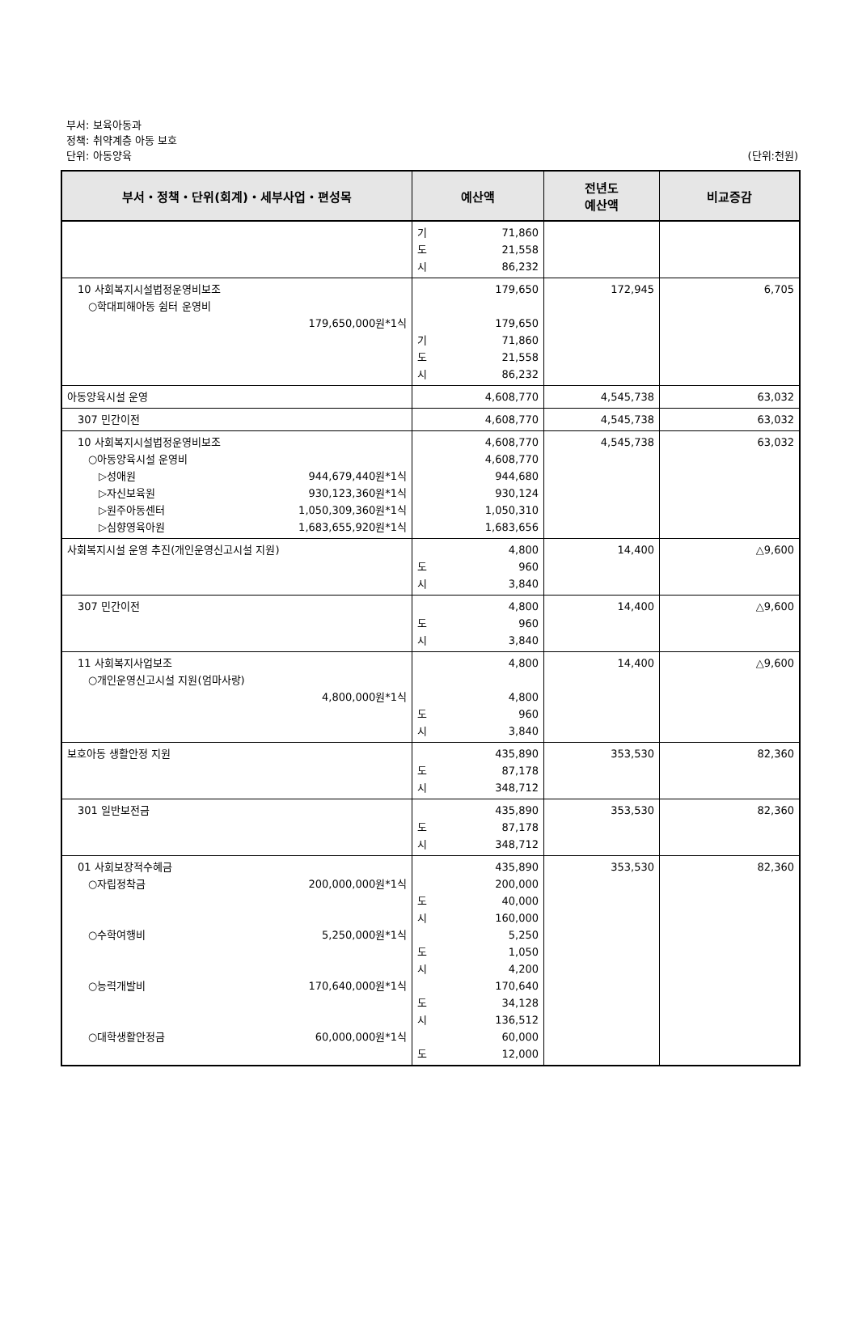부서: 보육아동과
정책: 취약계층 아동 보호
단위: 아동양육
(단위:천원)
| 부서・정책・단위(회계)・세부사업・편성목 | 예산액 | 전년도 예산액 | 비교증감 |
| --- | --- | --- | --- |
| | 기 71,860 도 21,558 시 86,232 | | |
| 10 사회복지시설법정운영비보조 ○학대피해아동 쉼터 운영비 179,650,000원*1식 | 179,650 179,650 기 71,860 도 21,558 시 86,232 | 172,945 | 6,705 |
| 아동양육시설 운영 | 4,608,770 | 4,545,738 | 63,032 |
| 307 민간이전 | 4,608,770 | 4,545,738 | 63,032 |
| 10 사회복지시설법정운영비보조 ○아동양육시설 운영비 ▷성애원 944,679,440원*1식 ▷자신보육원 930,123,360원*1식 ▷원주아동센터 1,050,309,360원*1식 ▷심향영육아원 1,683,655,920원*1식 | 4,608,770 4,608,770 944,680 930,124 1,050,310 1,683,656 | 4,545,738 | 63,032 |
| 사회복지시설 운영 추진(개인운영신고시설 지원) | 4,800 도 960 시 3,840 | 14,400 | △9,600 |
| 307 민간이전 | 4,800 도 960 시 3,840 | 14,400 | △9,600 |
| 11 사회복지사업보조 ○개인운영신고시설 지원(엄마사랑) 4,800,000원*1식 | 4,800 4,800 도 960 시 3,840 | 14,400 | △9,600 |
| 보호아동 생활안정 지원 | 435,890 도 87,178 시 348,712 | 353,530 | 82,360 |
| 301 일반보전금 | 435,890 도 87,178 시 348,712 | 353,530 | 82,360 |
| 01 사회보장적수혜금 ○자립정착금 200,000,000원*1식 ○수학여행비 5,250,000원*1식 ○능력개발비 170,640,000원*1식 ○대학생활안정금 60,000,000원*1식 | 435,890 200,000 도 40,000 시 160,000 5,250 도 1,050 시 4,200 170,640 도 34,128 시 136,512 60,000 도 12,000 | 353,530 | 82,360 |